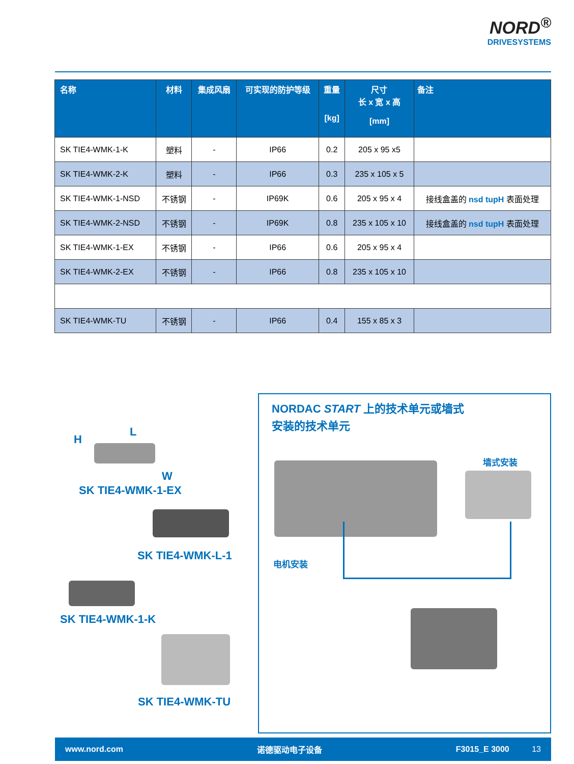NORD<sup>®</sup>
DRIVESYSTEMS
| 名称 | 材料 | 集成风扇 | 可实现的防护等级 | 重量 [kg] | 尺寸 长 x 宽 x 高 [mm] | 备注 |
| --- | --- | --- | --- | --- | --- | --- |
| SK TIE4-WMK-1-K | 塑料 | - | IP66 | 0.2 | 205 x 95 x5 | |
| SK TIE4-WMK-2-K | 塑料 | - | IP66 | 0.3 | 235 x 105 x 5 | |
| SK TIE4-WMK-1-NSD | 不锈钢 | - | IP69K | 0.6 | 205 x 95 x 4 | 接线盒盖的 nsd tupH 表面处理 |
| SK TIE4-WMK-2-NSD | 不锈钢 | - | IP69K | 0.8 | 235 x 105 x 10 | 接线盒盖的 nsd tupH 表面处理 |
| SK TIE4-WMK-1-EX | 不锈钢 | - | IP66 | 0.6 | 205 x 95 x 4 | |
| SK TIE4-WMK-2-EX | 不锈钢 | - | IP66 | 0.8 | 235 x 105 x 10 | |
| SK TIE4-WMK-TU | 不锈钢 | - | IP66 | 0.4 | 155 x 85 x 3 | |
H
L
W
SK TIE4-WMK-1-EX
SK TIE4-WMK-L-1
SK TIE4-WMK-1-K
SK TIE4-WMK-TU
NORDAC START 上的技术单元或墙式安装的技术单元
墙式安装
电机安装
www.nord.com 诺德驱动电子设备 F3015_E 3000 13